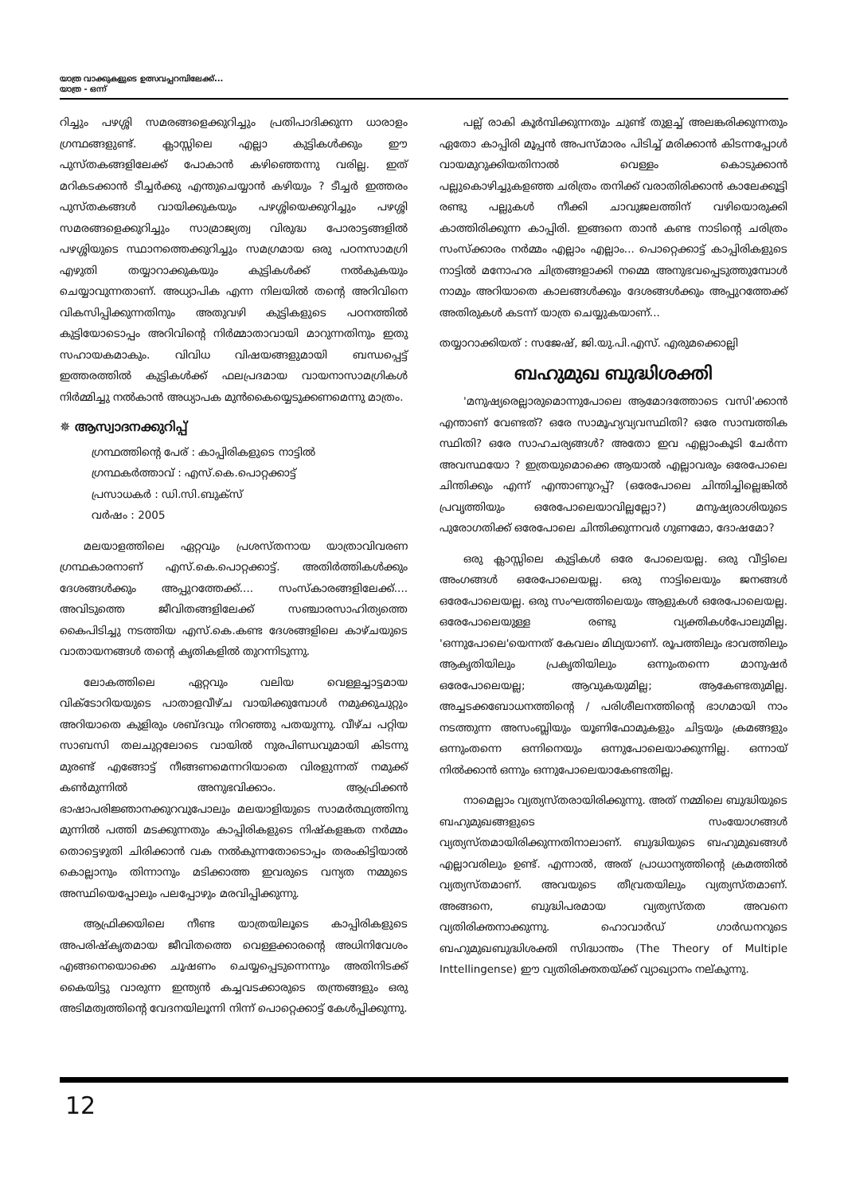യാത്ര വാക്കുകളുടെ ഉത്സവപ്പറമ്പിലേക്ക്...
യാത്ര - ഒന്ന്
റിച്ചും പഴശ്ശി സമരങ്ങളെക്കുറിച്ചും പ്രതിപാദിക്കുന്ന ധാരാളം ഗ്രന്ഥങ്ങളുണ്ട്. ക്ലാസ്സിലെ എല്ലാ കുട്ടികൾക്കും ഈ പുസ്തകങ്ങളിലേക്ക് പോകാൻ കഴിഞ്ഞെന്നു വരില്ല. ഇത് മറികടക്കാൻ ടീച്ചർക്കു എന്തുചെയ്യാൻ കഴിയും ? ടീച്ചർ ഇത്തരം പുസ്തകങ്ങൾ വായിക്കുകയും പഴശ്ശിയെക്കുറിച്ചും പഴശ്ശി സമരങ്ങളെക്കുറിച്ചും സാമ്രാജ്യത്വ വിരുദ്ധ പോരാട്ടങ്ങളിൽ പഴശ്ശിയുടെ സ്ഥാനത്തെക്കുറിച്ചും സമഗ്രമായ ഒരു പഠനസാമഗ്രി എഴുതി തയ്യാറാക്കുകയും കുട്ടികൾക്ക് നൽകുകയും ചെയ്യാവുന്നതാണ്. അധ്യാപിക എന്ന നിലയിൽ തന്റെ അറിവിനെ വികസിപ്പിക്കുന്നതിനും അതുവഴി കുട്ടികളുടെ പഠനത്തിൽ കുട്ടിയോടൊപ്പം അറിവിന്റെ നിർമ്മാതാവായി മാറുന്നതിനും ഇതു സഹായകമാകും. വിവിധ വിഷയങ്ങളുമായി ബന്ധപ്പെട്ട് ഇത്തരത്തിൽ കുട്ടികൾക്ക് ഫലപ്രദമായ വായനാസാമഗ്രികൾ നിർമ്മിച്ചു നൽകാൻ അധ്യാപക മുൻകൈയ്യെടുക്കണമെന്നു മാത്രം.
✵ ആസ്വാദനക്കുറിപ്പ്
ഗ്രന്ഥത്തിന്റെ പേര് : കാപ്പിരികളുടെ നാട്ടിൽ
ഗ്രന്ഥകർത്താവ് : എസ്.കെ.പൊറ്റക്കാട്ട്
പ്രസാധകർ : ഡി.സി.ബുക്സ്
വർഷം : 2005
മലയാളത്തിലെ ഏറ്റവും പ്രശസ്തനായ യാത്രാവിവരണ ഗ്രന്ഥകാരനാണ് എസ്.കെ.പൊറ്റക്കാട്ട്. അതിർത്തികൾക്കും ദേശങ്ങൾക്കും അപ്പുറത്തേക്ക്.... സംസ്കാരങ്ങളിലേക്ക്.... അവിടുത്തെ ജീവിതങ്ങളിലേക്ക് സഞ്ചാരസാഹിത്യത്തെ കൈപിടിച്ചു നടത്തിയ എസ്.കെ.കണ്ട ദേശങ്ങളിലെ കാഴ്ചയുടെ വാതായനങ്ങൾ തന്റെ കൃതികളിൽ തുറന്നിടുന്നു.
ലോകത്തിലെ ഏറ്റവും വലിയ വെള്ളച്ചാട്ടമായ വിക്ടോറിയയുടെ പാതാളവീഴ്ച വായിക്കുമ്പോൾ നമുക്കുചുറ്റും അറിയാതെ കുളിരും ശബ്ദവും നിറഞ്ഞു പതയുന്നു. വീഴ്ച പറ്റിയ സാബസി തലചുറ്റലോടെ വായിൽ നുരപിണ്ഡവുമായി കിടന്നു മുരണ്ട് എങ്ങോട്ട് നീങ്ങണമെന്നറിയാതെ വിരളുന്നത് നമുക്ക് കൺമുന്നിൽ അനുഭവിക്കാം. ആഫ്രിക്കൻ ഭാഷാപരിജ്ഞാനക്കുറവുപോലും മലയാളിയുടെ സാമർത്ഥ്യത്തിനു മുന്നിൽ പത്തി മടക്കുന്നതും കാപ്പിരികളുടെ നിഷ്കളങ്കത നർമ്മം തൊട്ടെഴുതി ചിരിക്കാൻ വക നൽകുന്നതോടൊപ്പം തരംകിട്ടിയാൽ കൊല്ലാനും തിന്നാനും മടിക്കാത്ത ഇവരുടെ വന്യത നമ്മുടെ അസ്ഥിയെപ്പോലും പലപ്പോഴും മരവിപ്പിക്കുന്നു.
ആഫ്രിക്കയിലെ നീണ്ട യാത്രയിലൂടെ കാപ്പിരികളുടെ അപരിഷ്കൃതമായ ജീവിതത്തെ വെള്ളക്കാരന്റെ അധിനിവേശം എങ്ങനെയൊക്കെ ചൂഷണം ചെയ്യപ്പെടുന്നെന്നും അതിനിടക്ക് കൈയിട്ടു വാരുന്ന ഇന്ത്യൻ കച്ചവടക്കാരുടെ തന്ത്രങ്ങളും ഒരു അടിമത്വത്തിന്റെ വേദനയിലൂന്നി നിന്ന് പൊറ്റെക്കാട്ട് കേൾപ്പിക്കുന്നു.
പല്ല് രാകി കൂർമ്പിക്കുന്നതും ചുണ്ട് തുളച്ച് അലങ്കരിക്കുന്നതും ഏതോ കാപ്പിരി മൂപ്പൻ അപസ്മാരം പിടിച്ച് മരിക്കാൻ കിടന്നപ്പോൾ വായമുറുക്കിയതിനാൽ വെള്ളം കൊടുക്കാൻ പല്ലുകൊഴിച്ചുകളഞ്ഞ ചരിത്രം തനിക്ക് വരാതിരിക്കാൻ കാലേക്കൂട്ടി രണ്ടു പല്ലുകൾ നീക്കി ചാവുജലത്തിന് വഴിയൊരുക്കി കാത്തിരിക്കുന്ന കാപ്പിരി. ഇങ്ങനെ താൻ കണ്ട നാടിന്റെ ചരിത്രം സംസ്ക്കാരം നർമ്മം എല്ലാം എല്ലാം... പൊറ്റെക്കാട്ട് കാപ്പിരികളുടെ നാട്ടിൽ മനോഹര ചിത്രങ്ങളാക്കി നമ്മെ അനുഭവപ്പെടുത്തുമ്പോൾ നാമും അറിയാതെ കാലങ്ങൾക്കും ദേശങ്ങൾക്കും അപ്പുറത്തേക്ക് അതിരുകൾ കടന്ന് യാത്ര ചെയ്യുകയാണ്...
തയ്യാറാക്കിയത് : സജേഷ്, ജി.യു.പി.എസ്. എരുമക്കൊല്ലി
ബഹുമുഖ ബുദ്ധിശക്തി
'മനുഷ്യരെല്ലാരുമൊന്നുപോലെ ആമോദത്തോടെ വസി'ക്കാൻ എന്താണ് വേണ്ടത്? ഒരേ സാമൂഹ്യവ്യവസ്ഥിതി? ഒരേ സാമ്പത്തിക സ്ഥിതി? ഒരേ സാഹചര്യങ്ങൾ? അതോ ഇവ എല്ലാംകൂടി ചേർന്ന അവസ്ഥയോ ? ഇത്രയുമൊക്കെ ആയാൽ എല്ലാവരും ഒരേപോലെ ചിന്തിക്കും എന്ന് എന്താണുറപ്പ്? (ഒരേപോലെ ചിന്തിച്ചില്ലെങ്കിൽ പ്രവൃത്തിയും ഒരേപോലെയാവില്ലല്ലോ?) മനുഷ്യരാശിയുടെ പുരോഗതിക്ക് ഒരേപോലെ ചിന്തിക്കുന്നവർ ഗുണമോ, ദോഷമോ?
ഒരു ക്ലാസ്സിലെ കുട്ടികൾ ഒരേ പോലെയല്ല. ഒരു വീട്ടിലെ അംഗങ്ങൾ ഒരേപോലെയല്ല. ഒരു നാട്ടിലെയും ജനങ്ങൾ ഒരേപോലെയല്ല. ഒരു സംഘത്തിലെയും ആളുകൾ ഒരേപോലെയല്ല. ഒരേപോലെയുള്ള രണ്ടു വ്യക്തികൾപോലുമില്ല. 'ഒന്നുപോലെ'യെന്നത് കേവലം മിഥ്യയാണ്. രൂപത്തിലും ഭാവത്തിലും ആകൃതിയിലും പ്രകൃതിയിലും ഒന്നുംതന്നെ മാനുഷർ ഒരേപോലെയല്ല; ആവുകയുമില്ല; ആകേണ്ടതുമില്ല. അച്ചടക്കബോധനത്തിന്റെ / പരിശീലനത്തിന്റെ ഭാഗമായി നാം നടത്തുന്ന അസംബ്ലിയും യൂണിഫോമുകളും ചിട്ടയും ക്രമങ്ങളും ഒന്നുംതന്നെ ഒന്നിനെയും ഒന്നുപോലെയാക്കുന്നില്ല. ഒന്നായ് നിൽക്കാൻ ഒന്നും ഒന്നുപോലെയാകേണ്ടതില്ല.
നാമെല്ലാം വ്യത്യസ്തരായിരിക്കുന്നു. അത് നമ്മിലെ ബുദ്ധിയുടെ ബഹുമുഖങ്ങളുടെ സംയോഗങ്ങൾ വ്യത്യസ്തമായിരിക്കുന്നതിനാലാണ്. ബുദ്ധിയുടെ ബഹുമുഖങ്ങൾ എല്ലാവരിലും ഉണ്ട്. എന്നാൽ, അത് പ്രാധാന്യത്തിന്റെ ക്രമത്തിൽ വ്യത്യസ്തമാണ്. അവയുടെ തീവ്രതയിലും വ്യത്യസ്തമാണ്. അങ്ങനെ, ബുദ്ധിപരമായ വ്യത്യസ്തത അവനെ വ്യതിരിക്തനാക്കുന്നു. ഹൊവാർഡ് ഗാർഡനറുടെ ബഹുമുഖബുദ്ധിശക്തി സിദ്ധാന്തം (The Theory of Multiple Inttellingense) ഈ വ്യതിരിക്തതയ്ക്ക് വ്യാഖ്യാനം നല്കുന്നു.
12